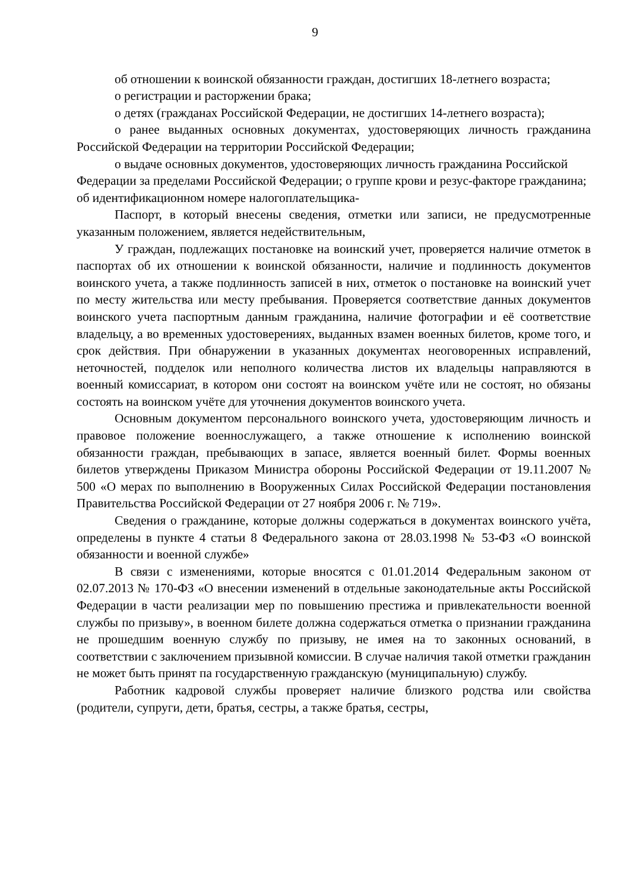9
об отношении к воинской обязанности граждан, достигших 18-летнего возраста;
о регистрации и расторжении брака;
о детях (гражданах Российской Федерации, не достигших 14-летнего возраста);
о ранее выданных основных документах, удостоверяющих личность гражданина Российской Федерации на территории Российской Федерации;
о выдаче основных документов, удостоверяющих личность гражданина Российской Федерации за пределами Российской Федерации; о группе крови и резус-факторе гражданина; об идентификационном номере налогоплательщика-
Паспорт, в который внесены сведения, отметки или записи, не предусмотренные указанным положением, является недействительным,
У граждан, подлежащих постановке на воинский учет, проверяется наличие отметок в паспортах об их отношении к воинской обязанности, наличие и подлинность документов воинского учета, а также подлинность записей в них, отметок о постановке на воинский учет по месту жительства или месту пребывания. Проверяется соответствие данных документов воинского учета паспортным данным гражданина, наличие фотографии и её соответствие владельцу, а во временных удостоверениях, выданных взамен военных билетов, кроме того, и срок действия. При обнаружении в указанных документах неоговоренных исправлений, неточностей, подделок или неполного количества листов их владельцы направляются в военный комиссариат, в котором они состоят на воинском учёте или не состоят, но обязаны состоять на воинском учёте для уточнения документов воинского учета.
Основным документом персонального воинского учета, удостоверяющим личность и правовое положение военнослужащего, а также отношение к исполнению воинской обязанности граждан, пребывающих в запасе, является военный билет. Формы военных билетов утверждены Приказом Министра обороны Российской Федерации от 19.11.2007 № 500 «О мерах по выполнению в Вооруженных Силах Российской Федерации постановления Правительства Российской Федерации от 27 ноября 2006 г. № 719».
Сведения о гражданине, которые должны содержаться в документах воинского учёта, определены в пункте 4 статьи 8 Федерального закона от 28.03.1998 № 53-ФЗ «О воинской обязанности и военной службе»
В связи с изменениями, которые вносятся с 01.01.2014 Федеральным законом от 02.07.2013 № 170-ФЗ «О внесении изменений в отдельные законодательные акты Российской Федерации в части реализации мер по повышению престижа и привлекательности военной службы по призыву», в военном билете должна содержаться отметка о признании гражданина не прошедшим военную службу по призыву, не имея на то законных оснований, в соответствии с заключением призывной комиссии. В случае наличия такой отметки гражданин не может быть принят па государственную гражданскую (муниципальную) службу.
Работник кадровой службы проверяет наличие близкого родства или свойства (родители, супруги, дети, братья, сестры, а также братья, сестры,